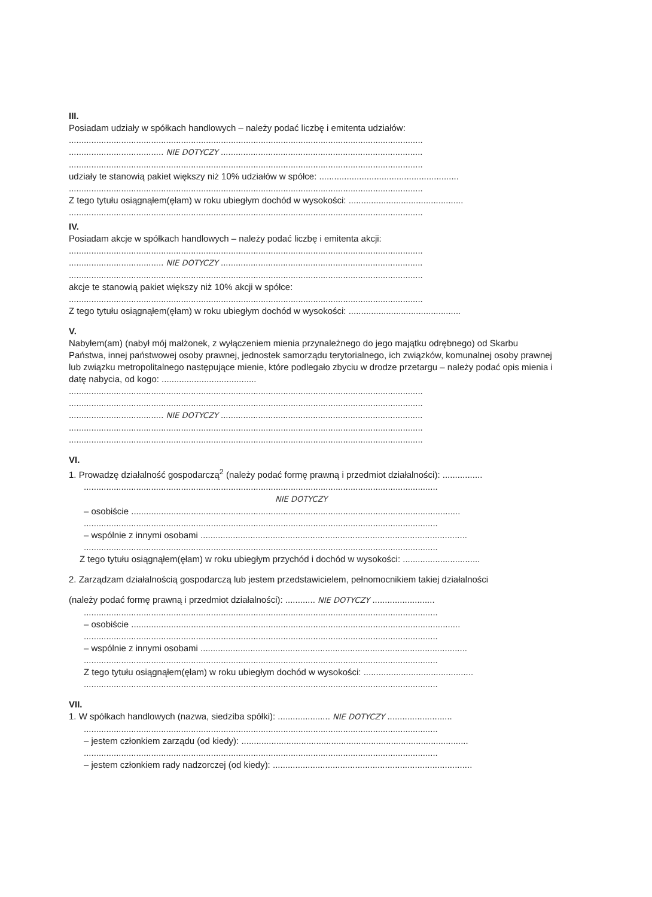III.
Posiadam udziały w spółkach handlowych – należy podać liczbę i emitenta udziałów:
..............................................................................................................................................
...................................... NIE DOTYCZY .................................................................................
..............................................................................................................................................
udziały te stanowią pakiet większy niż 10% udziałów w spółce: ........................................................
..............................................................................................................................................
Z tego tytułu osiągnąłem(ęłam) w roku ubiegłym dochód w wysokości: ..............................................
..............................................................................................................................................
IV.
Posiadam akcje w spółkach handlowych – należy podać liczbę i emitenta akcji:
..............................................................................................................................................
...................................... NIE DOTYCZY .................................................................................
..............................................................................................................................................
akcje te stanowią pakiet większy niż 10% akcji w spółce:
..............................................................................................................................................
Z tego tytułu osiągnąłem(ęłam) w roku ubiegłym dochód w wysokości: .............................................
V.
Nabyłem(am) (nabył mój małżonek, z wyłączeniem mienia przynależnego do jego majątku odrębnego) od Skarbu Państwa, innej państwowej osoby prawnej, jednostek samorządu terytorialnego, ich związków, komunalnej osoby prawnej lub związku metropolitalnego następujące mienie, które podlegało zbyciu w drodze przetargu – należy podać opis mienia i datę nabycia, od kogo: ......................................
..............................................................................................................................................
..............................................................................................................................................
...................................... NIE DOTYCZY .................................................................................
..............................................................................................................................................
..............................................................................................................................................
VI.
1. Prowadzę działalność gospodarczą<sup>2</sup> (należy podać formę prawną i przedmiot działalności): ................
..............................................................................................................................................
NIE DOTYCZY
– osobiście ....................................................................................................................................
..............................................................................................................................................
– wspólnie z innymi osobami ...........................................................................................................
..............................................................................................................................................
Z tego tytułu osiągnąłem(ęłam) w roku ubiegłym przychód i dochód w wysokości: ...............................
2. Zarządzam działalnością gospodarczą lub jestem przedstawicielem, pełnomocnikiem takiej działalności
(należy podać formę prawną i przedmiot działalności): ............ NIE DOTYCZY .........................
..............................................................................................................................................
– osobiście ....................................................................................................................................
..............................................................................................................................................
– wspólnie z innymi osobami ...........................................................................................................
..............................................................................................................................................
Z tego tytułu osiągnąłem(ęłam) w roku ubiegłym dochód w wysokości: ............................................
..............................................................................................................................................
VII.
1. W spółkach handlowych (nazwa, siedziba spółki): ..................... NIE DOTYCZY ..........................
..............................................................................................................................................
– jestem członkiem zarządu (od kiedy): ...........................................................................................
..............................................................................................................................................
– jestem członkiem rady nadzorczej (od kiedy): ................................................................................